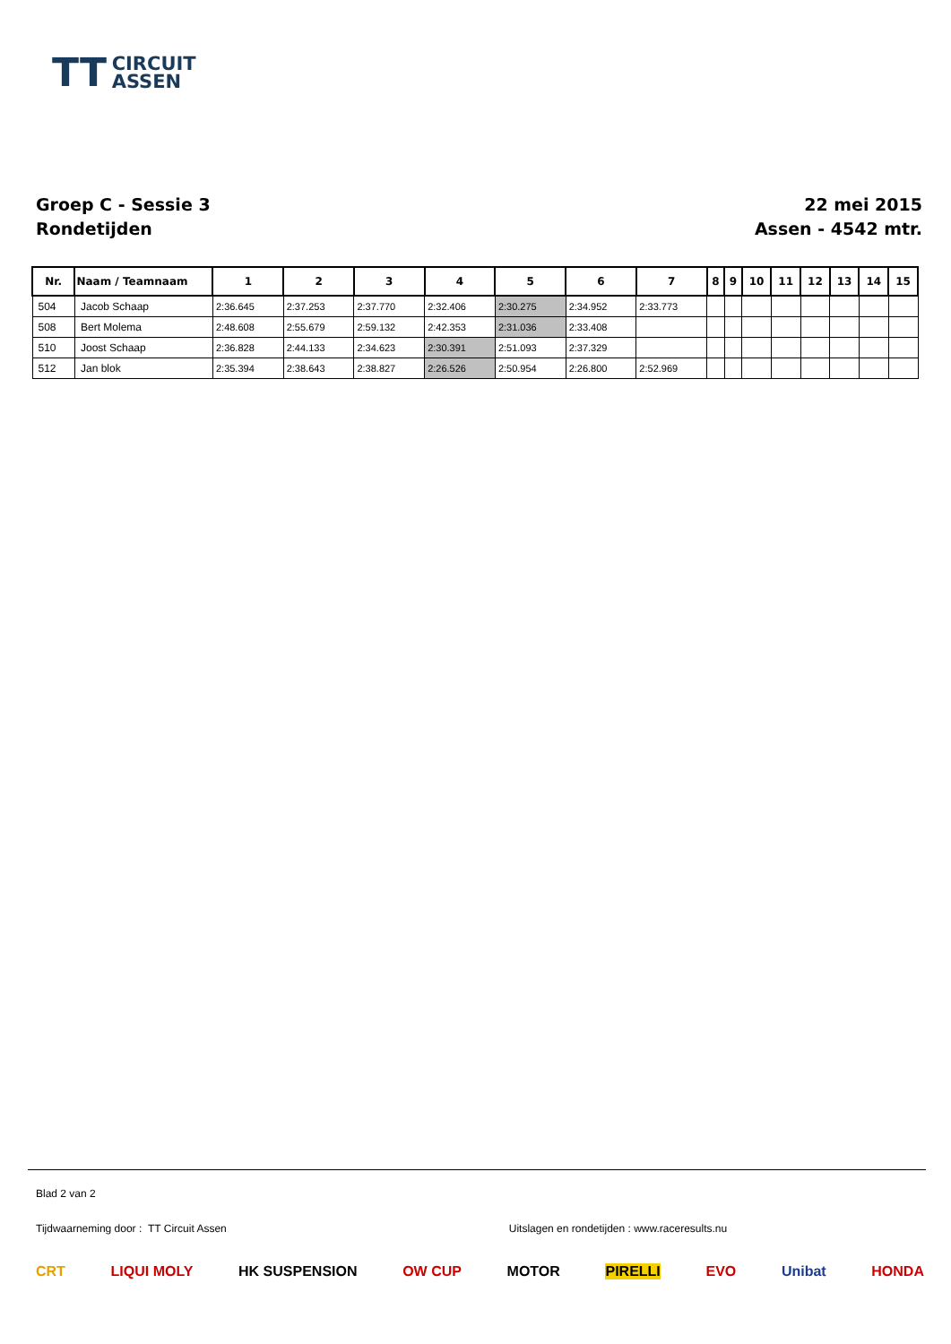TT CIRCUIT
ASSEN
Groep C - Sessie 3
Rondetijden
22 mei 2015
Assen - 4542 mtr.
| Nr. | Naam / Teamnaam | 1 | 2 | 3 | 4 | 5 | 6 | 7 | 8 | 9 | 10 | 11 | 12 | 13 | 14 | 15 |
| --- | --- | --- | --- | --- | --- | --- | --- | --- | --- | --- | --- | --- | --- | --- | --- | --- |
| 504 | Jacob Schaap | 2:36.645 | 2:37.253 | 2:37.770 | 2:32.406 | 2:30.275 | 2:34.952 | 2:33.773 | | | | | | | | |
| 508 | Bert Molema | 2:48.608 | 2:55.679 | 2:59.132 | 2:42.353 | 2:31.036 | 2:33.408 | | | | | | | | | |
| 510 | Joost Schaap | 2:36.828 | 2:44.133 | 2:34.623 | 2:30.391 | 2:51.093 | 2:37.329 | | | | | | | | | |
| 512 | Jan blok | 2:35.394 | 2:38.643 | 2:38.827 | 2:26.526 | 2:50.954 | 2:26.800 | 2:52.969 | | | | | | | | |
Blad 2 van 2
Tijdwaarneming door : TT Circuit Assen Uitslagen en rondetijden : www.raceresults.nu
CRT LIQUI MOLY HK SUSPENSION OW CUP MOTOR PIRELLI EVO Unibat HONDA